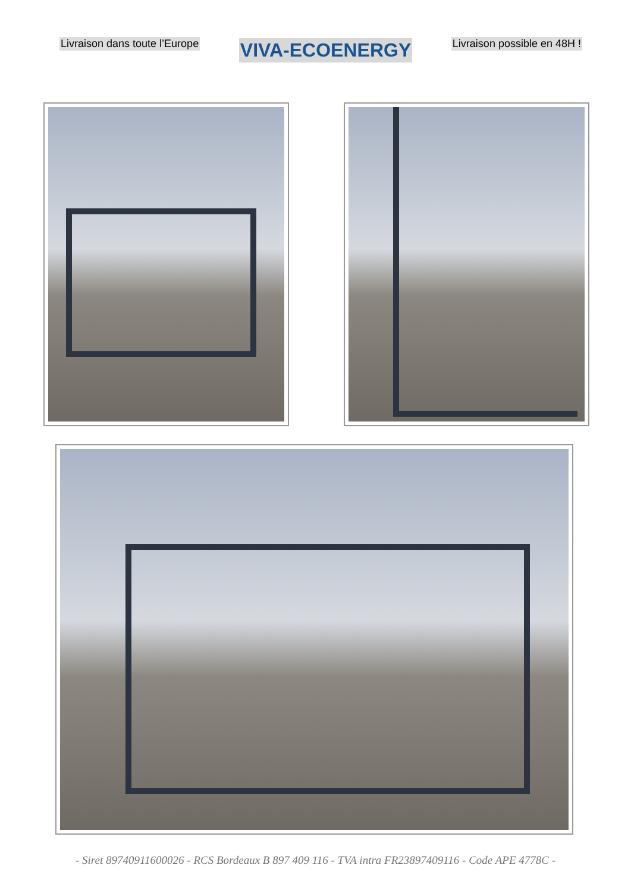Livraison dans toute l’Europe VIVA-ECOENERGY Livraison possible en 48H !
- Siret 89740911600026 - RCS Bordeaux B 897 409 116 - TVA intra FR23897409116 - Code APE 4778C -